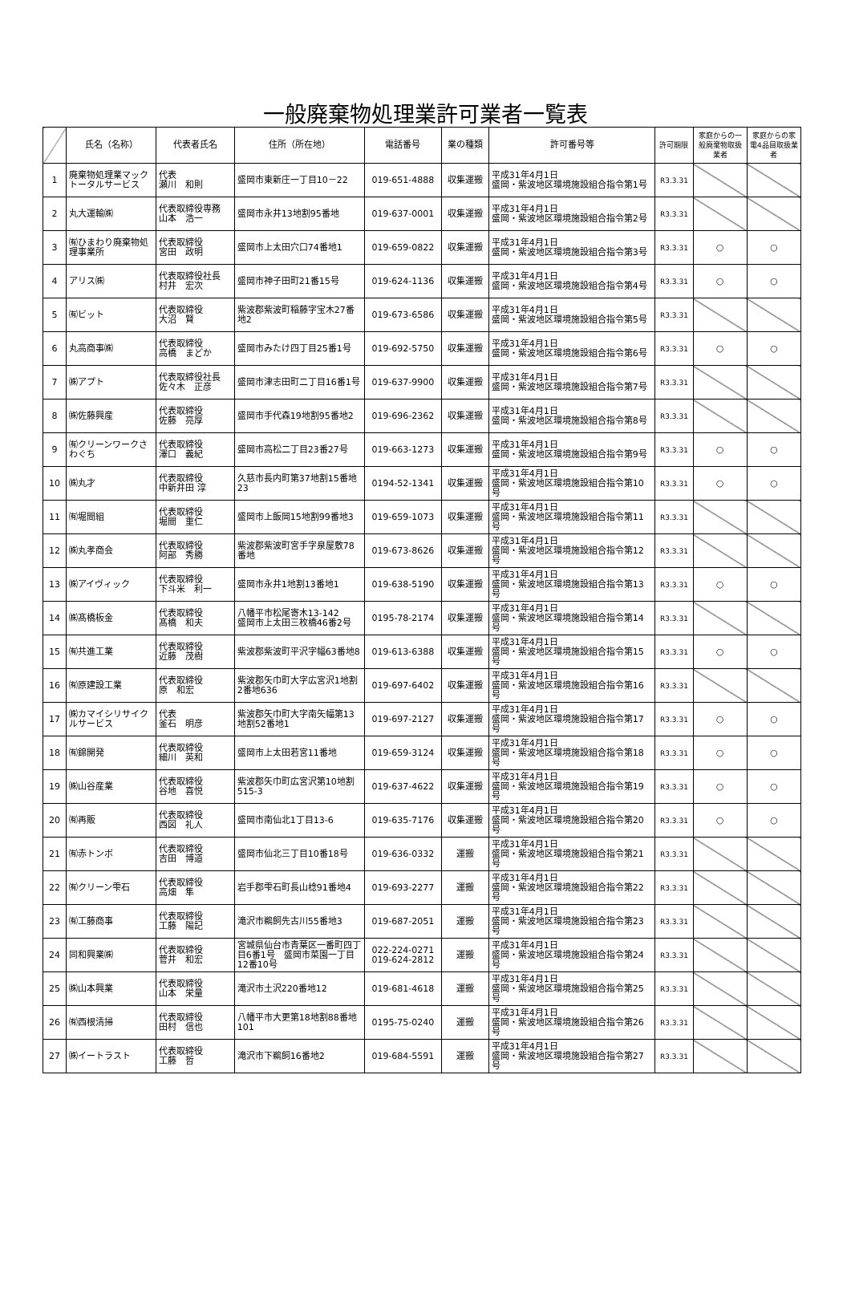一般廃棄物処理業許可業者一覧表
| | 氏名（名称） | 代表者氏名 | 住所（所在地） | 電話番号 | 業の種類 | 許可番号等 | 許可期限 | 家庭からの一般廃棄物取扱業者 | 家庭からの家電4品目取扱業者 |
| --- | --- | --- | --- | --- | --- | --- | --- | --- | --- |
| 1 | 廃棄物処理業マックトータルサービス | 代表 瀬川 和則 | 盛岡市東新庄一丁目10－22 | 019-651-4888 | 収集運搬 | 平成31年4月1日 盛岡・紫波地区環境施設組合指令第1号 | R3.3.31 | | |
| 2 | 丸大運輸㈱ | 代表取締役専務 山本 浩一 | 盛岡市永井13地割95番地 | 019-637-0001 | 収集運搬 | 平成31年4月1日 盛岡・紫波地区環境施設組合指令第2号 | R3.3.31 | | |
| 3 | ㈲ひまわり廃棄物処理事業所 | 代表取締役 宮田 政明 | 盛岡市上太田穴口74番地1 | 019-659-0822 | 収集運搬 | 平成31年4月1日 盛岡・紫波地区環境施設組合指令第3号 | R3.3.31 | ○ | ○ |
| 4 | アリス㈱ | 代表取締役社長 村井 宏次 | 盛岡市神子田町21番15号 | 019-624-1136 | 収集運搬 | 平成31年4月1日 盛岡・紫波地区環境施設組合指令第4号 | R3.3.31 | ○ | ○ |
| 5 | ㈲ビット | 代表取締役 大沼 賢 | 紫波郡紫波町稲藤字宝木27番地2 | 019-673-6586 | 収集運搬 | 平成31年4月1日 盛岡・紫波地区環境施設組合指令第5号 | R3.3.31 | | |
| 6 | 丸高商事㈱ | 代表取締役 高橋 まどか | 盛岡市みたけ四丁目25番1号 | 019-692-5750 | 収集運搬 | 平成31年4月1日 盛岡・紫波地区環境施設組合指令第6号 | R3.3.31 | ○ | ○ |
| 7 | ㈱アプト | 代表取締役社長 佐々木 正彦 | 盛岡市津志田町二丁目16番1号 | 019-637-9900 | 収集運搬 | 平成31年4月1日 盛岡・紫波地区環境施設組合指令第7号 | R3.3.31 | | |
| 8 | ㈱佐藤興産 | 代表取締役 佐藤 亮厚 | 盛岡市手代森19地割95番地2 | 019-696-2362 | 収集運搬 | 平成31年4月1日 盛岡・紫波地区環境施設組合指令第8号 | R3.3.31 | | |
| 9 | ㈲クリーンワークさわぐち | 代表取締役 澤口 義紀 | 盛岡市高松二丁目23番27号 | 019-663-1273 | 収集運搬 | 平成31年4月1日 盛岡・紫波地区環境施設組合指令第9号 | R3.3.31 | ○ | ○ |
| 10 | ㈱丸才 | 代表取締役 中新井田 淳 | 久慈市長内町第37地割15番地23 | 0194-52-1341 | 収集運搬 | 平成31年4月1日 盛岡・紫波地区環境施設組合指令第10号 | R3.3.31 | ○ | ○ |
| 11 | ㈲堀間組 | 代表取締役 堀間 重仁 | 盛岡市上飯岡15地割99番地3 | 019-659-1073 | 収集運搬 | 平成31年4月1日 盛岡・紫波地区環境施設組合指令第11号 | R3.3.31 | | |
| 12 | ㈱丸孝商会 | 代表取締役 阿部 秀勝 | 紫波郡紫波町宮手字泉屋敷78番地 | 019-673-8626 | 収集運搬 | 平成31年4月1日 盛岡・紫波地区環境施設組合指令第12号 | R3.3.31 | | |
| 13 | ㈱アイヴィック | 代表取締役 下斗米 利一 | 盛岡市永井1地割13番地1 | 019-638-5190 | 収集運搬 | 平成31年4月1日 盛岡・紫波地区環境施設組合指令第13号 | R3.3.31 | ○ | ○ |
| 14 | ㈱髙橋板金 | 代表取締役 髙橋 和夫 | 八幡平市松尾寄木13-142 盛岡市上太田三枚橋46番2号 | 0195-78-2174 | 収集運搬 | 平成31年4月1日 盛岡・紫波地区環境施設組合指令第14号 | R3.3.31 | | |
| 15 | ㈲共進工業 | 代表取締役 近藤 茂樹 | 紫波郡紫波町平沢字幅63番地8 | 019-613-6388 | 収集運搬 | 平成31年4月1日 盛岡・紫波地区環境施設組合指令第15号 | R3.3.31 | ○ | ○ |
| 16 | ㈲原建設工業 | 代表取締役 原 和宏 | 紫波郡矢巾町大字広宮沢1地割2番地636 | 019-697-6402 | 収集運搬 | 平成31年4月1日 盛岡・紫波地区環境施設組合指令第16号 | R3.3.31 | | |
| 17 | ㈱カマイシリサイクルサービス | 代表 釜石 明彦 | 紫波郡矢巾町大字南矢幅第13地割52番地1 | 019-697-2127 | 収集運搬 | 平成31年4月1日 盛岡・紫波地区環境施設組合指令第17号 | R3.3.31 | ○ | ○ |
| 18 | ㈲錦開発 | 代表取締役 細川 英和 | 盛岡市上太田若宮11番地 | 019-659-3124 | 収集運搬 | 平成31年4月1日 盛岡・紫波地区環境施設組合指令第18号 | R3.3.31 | ○ | ○ |
| 19 | ㈱山谷産業 | 代表取締役 谷地 喜悦 | 紫波郡矢巾町広宮沢第10地割515-3 | 019-637-4622 | 収集運搬 | 平成31年4月1日 盛岡・紫波地区環境施設組合指令第19号 | R3.3.31 | ○ | ○ |
| 20 | ㈲再販 | 代表取締役 西図 礼人 | 盛岡市南仙北1丁目13-6 | 019-635-7176 | 収集運搬 | 平成31年4月1日 盛岡・紫波地区環境施設組合指令第20号 | R3.3.31 | ○ | ○ |
| 21 | ㈲赤トンボ | 代表取締役 吉田 博道 | 盛岡市仙北三丁目10番18号 | 019-636-0332 | 運搬 | 平成31年4月1日 盛岡・紫波地区環境施設組合指令第21号 | R3.3.31 | | |
| 22 | ㈲クリーン雫石 | 代表取締役 高畑 隼 | 岩手郡雫石町長山棯91番地4 | 019-693-2277 | 運搬 | 平成31年4月1日 盛岡・紫波地区環境施設組合指令第22号 | R3.3.31 | | |
| 23 | ㈲工藤商事 | 代表取締役 工藤 陽記 | 滝沢市鵜飼先古川55番地3 | 019-687-2051 | 運搬 | 平成31年4月1日 盛岡・紫波地区環境施設組合指令第23号 | R3.3.31 | | |
| 24 | 同和興業㈱ | 代表取締役 菅井 和宏 | 宮城県仙台市青葉区一番町四丁目6番1号 盛岡市菜園一丁目12番10号 | 022-224-0271 019-624-2812 | 運搬 | 平成31年4月1日 盛岡・紫波地区環境施設組合指令第24号 | R3.3.31 | | |
| 25 | ㈱山本興業 | 代表取締役 山本 栄量 | 滝沢市土沢220番地12 | 019-681-4618 | 運搬 | 平成31年4月1日 盛岡・紫波地区環境施設組合指令第25号 | R3.3.31 | | |
| 26 | ㈲西根清掃 | 代表取締役 田村 信也 | 八幡平市大更第18地割88番地101 | 0195-75-0240 | 運搬 | 平成31年4月1日 盛岡・紫波地区環境施設組合指令第26号 | R3.3.31 | | |
| 27 | ㈱イートラスト | 代表取締役 工藤 哲 | 滝沢市下鵜飼16番地2 | 019-684-5591 | 運搬 | 平成31年4月1日 盛岡・紫波地区環境施設組合指令第27号 | R3.3.31 | | |